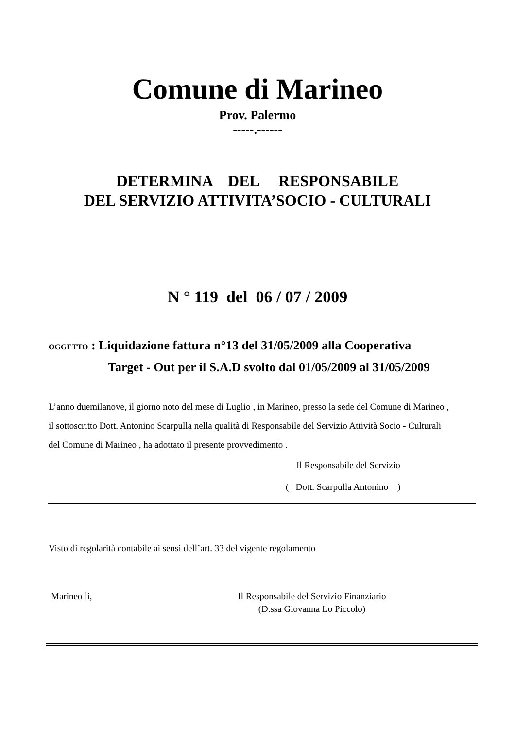Comune di Marineo
Prov. Palermo
-----.------
DETERMINA DEL RESPONSABILE
DEL SERVIZIO ATTIVITA’SOCIO - CULTURALI
N ° 119 del 06 / 07 / 2009
OGGETTO : Liquidazione fattura n°13 del 31/05/2009 alla Cooperativa
Target - Out per il S.A.D svolto dal 01/05/2009 al 31/05/2009
L’anno duemilanove, il giorno noto del mese di Luglio , in Marineo, presso la sede del Comune di Marineo , il sottoscritto Dott. Antonino Scarpulla nella qualità di Responsabile del Servizio Attività Socio - Culturali del Comune di Marineo , ha adottato il presente provvedimento .
Il Responsabile del Servizio
( Dott. Scarpulla Antonino )
Visto di regolarità contabile ai sensi dell’art. 33 del vigente regolamento
Marineo li, Il Responsabile del Servizio Finanziario
(D.ssa Giovanna Lo Piccolo)